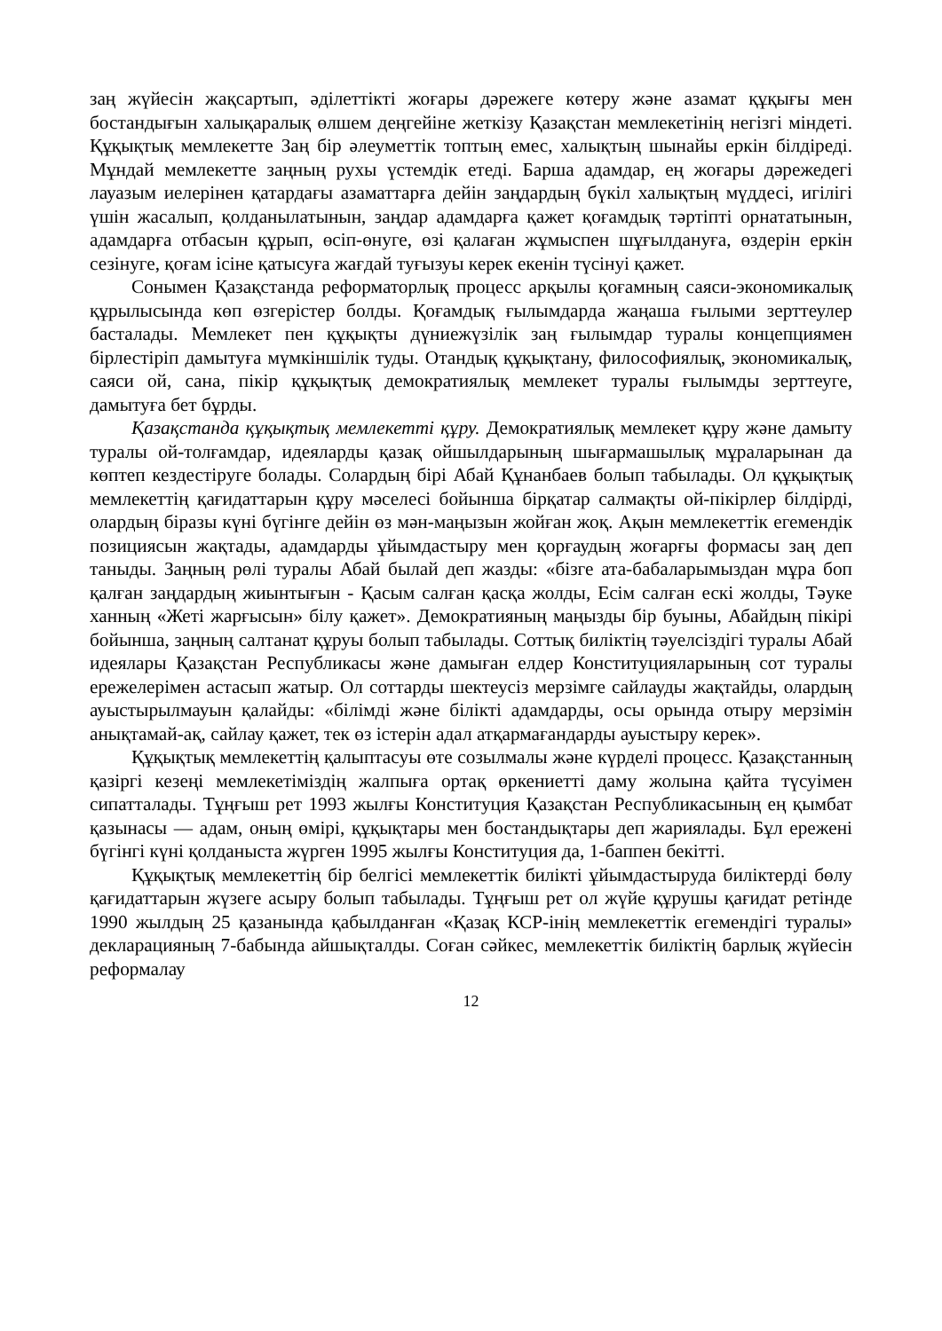заң жүйесін жақсартып, әділеттікті жоғары дәрежеге көтеру және азамат құқығы мен бостандығын халықаралық өлшем деңгейіне жеткізу Қазақстан мемлекетінің негізгі міндеті. Құқықтық мемлекетте Заң бір әлеуметтік топтың емес, халықтың шынайы еркін білдіреді. Мұндай мемлекетте заңның рухы үстемдік етеді. Барша адамдар, ең жоғары дәрежедегі лауазым иелерінен қатардағы азаматтарға дейін заңдардың бүкіл халықтың мүддесі, игілігі үшін жасалып, қолданылатынын, заңдар адамдарға қажет қоғамдық тәртіпті орнататынын, адамдарға отбасын құрып, өсіп-өнуге, өзі қалаған жұмыспен шұғылдануға, өздерін еркін сезінуге, қоғам ісіне қатысуға жағдай туғызуы керек екенін түсінуі қажет.
Сонымен Қазақстанда реформаторлық процесс арқылы қоғамның саяси-экономикалық құрылысында көп өзгерістер болды. Қоғамдық ғылымдарда жаңаша ғылыми зерттеулер басталады. Мемлекет пен құқықты дүниежүзілік заң ғылымдар туралы концепциямен бірлестіріп дамытуға мүмкіншілік туды. Отандық құқықтану, философиялық, экономикалық, саяси ой, сана, пікір құқықтық демократиялық мемлекет туралы ғылымды зерттеуге, дамытуға бет бұрды.
Қазақстанда құқықтық мемлекетті құру. Демократиялық мемлекет құру және дамыту туралы ой-толғамдар, идеяларды қазақ ойшылдарының шығармашылық мұраларынан да көптеп кездестіруге болады. Солардың бірі Абай Құнанбаев болып табылады. Ол құқықтық мемлекеттің қағидаттарын құру мәселесі бойынша бірқатар салмақты ой-пікірлер білдірді, олардың біразы күні бүгінге дейін өз мән-маңызын жойған жоқ. Ақын мемлекеттік егемендік позициясын жақтады, адамдарды ұйымдастыру мен қорғаудың жоғарғы формасы заң деп таныды. Заңның рөлі туралы Абай былай деп жазды: «бізге ата-бабаларымыздан мұра боп қалған заңдардың жиынтығын - Қасым салған қасқа жолды, Есім салған ескі жолды, Тәуке ханның «Жеті жарғысын» білу қажет». Демократияның маңызды бір буыны, Абайдың пікірі бойынша, заңның салтанат құруы болып табылады. Соттық биліктің тәуелсіздігі туралы Абай идеялары Қазақстан Республикасы және дамыған елдер Конституцияларының сот туралы ережелерімен астасып жатыр. Ол соттарды шектеусіз мерзімге сайлауды жақтайды, олардың ауыстырылмауын қалайды: «білімді және білікті адамдарды, осы орында отыру мерзімін анықтамай-ақ, сайлау қажет, тек өз істерін адал атқармағандарды ауыстыру керек».
Құқықтық мемлекеттің қалыптасуы өте созылмалы және күрделі процесс. Қазақстанның қазіргі кезеңі мемлекетіміздің жалпыға ортақ өркениетті даму жолына қайта түсуімен сипатталады. Тұңғыш рет 1993 жылғы Конституция Қазақстан Республикасының ең қымбат қазынасы — адам, оның өмірі, құқықтары мен бостандықтары деп жариялады. Бұл ережені бүгінгі күні қолданыста жүрген 1995 жылғы Конституция да, 1-баппен бекітті.
Құқықтық мемлекеттің бір белгісі мемлекеттік билікті ұйымдастыруда биліктерді бөлу қағидаттарын жүзеге асыру болып табылады. Тұңғыш рет ол жүйе құрушы қағидат ретінде 1990 жылдың 25 қазанында қабылданған «Қазақ КСР-інің мемлекеттік егемендігі туралы» декларацияның 7-бабында айшықталды. Соған сәйкес, мемлекеттік биліктің барлық жүйесін реформалау
12